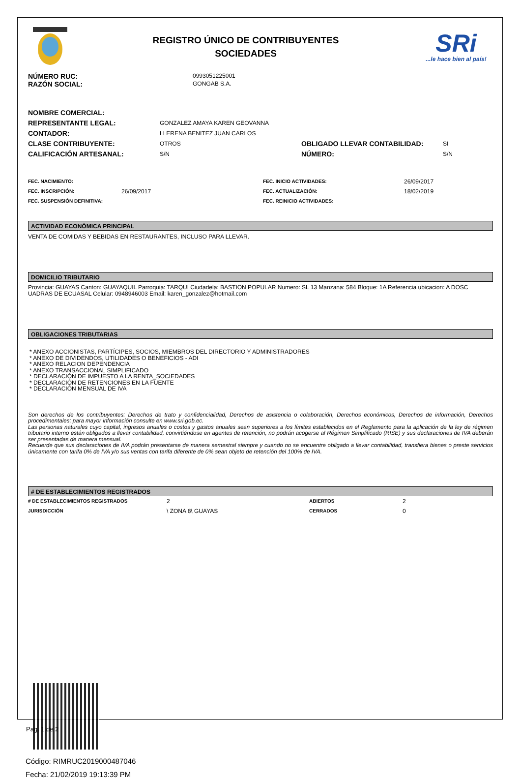REGISTRO ÚNICO DE CONTRIBUYENTES
SOCIEDADES
SRi...le hace bien al país!
| NÚMERO RUC: | 0993051225001 |
| RAZÓN SOCIAL: | GONGAB S.A. |
| NOMBRE COMERCIAL: | | | |
| REPRESENTANTE LEGAL: | GONZALEZ AMAYA KAREN GEOVANNA | | |
| CONTADOR: | LLERENA BENITEZ JUAN CARLOS | | |
| CLASE CONTRIBUYENTE: | OTROS | OBLIGADO LLEVAR CONTABILIDAD: | SI |
| CALIFICACIÓN ARTESANAL: | S/N | NÚMERO: | S/N |
| FEC. NACIMIENTO: | | FEC. INICIO ACTIVIDADES: | 26/09/2017 |
| FEC. INSCRIPCIÓN: | 26/09/2017 | FEC. ACTUALIZACIÓN: | 18/02/2019 |
| FEC. SUSPENSIÓN DEFINITIVA: | | FEC. REINICIO ACTIVIDADES: | |
ACTIVIDAD ECONÓMICA PRINCIPAL
VENTA DE COMIDAS Y BEBIDAS EN RESTAURANTES, INCLUSO PARA LLEVAR.
DOMICILIO TRIBUTARIO
Provincia: GUAYAS Canton: GUAYAQUIL Parroquia: TARQUI Ciudadela: BASTION POPULAR Numero: SL 13 Manzana: 584 Bloque: 1A Referencia ubicacion: A DOSC UADRAS DE ECUASAL Celular: 0948946003 Email: karen_gonzalez@hotmail.com
OBLIGACIONES TRIBUTARIAS
* ANEXO ACCIONISTAS, PARTÍCIPES, SOCIOS, MIEMBROS DEL DIRECTORIO Y ADMINISTRADORES
* ANEXO DE DIVIDENDOS, UTILIDADES O BENEFICIOS - ADI
* ANEXO RELACION DEPENDENCIA
* ANEXO TRANSACCIONAL SIMPLIFICADO
* DECLARACIÓN DE IMPUESTO A LA RENTA_SOCIEDADES
* DECLARACIÓN DE RETENCIONES EN LA FUENTE
* DECLARACIÓN MENSUAL DE IVA
Son derechos de los contribuyentes: Derechos de trato y confidencialidad, Derechos de asistencia o colaboración, Derechos económicos, Derechos de información, Derechos procedimentales; para mayor información consulte en www.sri.gob.ec.
Las personas naturales cuyo capital, ingresos anuales o costos y gastos anuales sean superiores a los límites establecidos en el Reglamento para la aplicación de la ley de régimen tributario interno están obligados a llevar contabilidad, convirtiéndose en agentes de retención, no podrán acogerse al Régimen Simplificado (RISE) y sus declaraciones de IVA deberán ser presentadas de manera mensual.
Recuerde que sus declaraciones de IVA podrán presentarse de manera semestral siempre y cuando no se encuentre obligado a llevar contabilidad, transfiera bienes o preste servicios únicamente con tarifa 0% de IVA y/o sus ventas con tarifa diferente de 0% sean objeto de retención del 100% de IVA.
# DE ESTABLECIMIENTOS REGISTRADOS
| # DE ESTABLECIMIENTOS REGISTRADOS | 2 | ABIERTOS | 2 |
| JURISDICCIÓN | \ ZONA 8\ GUAYAS | CERRADOS | 0 |
Código: RIMRUC2019000487046
Fecha: 21/02/2019 19:13:39 PM
Pag. 1 de 2